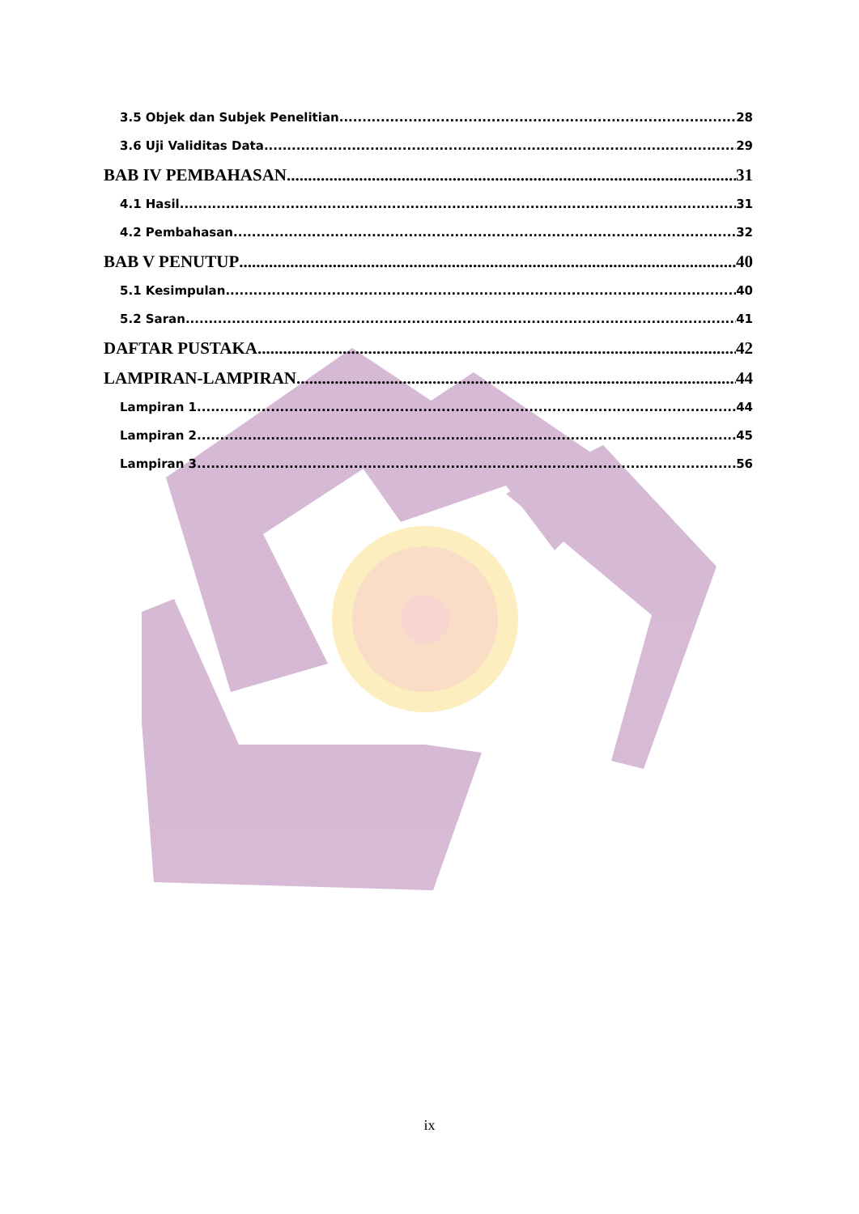3.5 Objek dan Subjek Penelitian 28
3.6 Uji Validitas Data 29
BAB IV PEMBAHASAN 31
4.1 Hasil 31
4.2 Pembahasan 32
BAB V PENUTUP 40
5.1 Kesimpulan 40
5.2 Saran 41
DAFTAR PUSTAKA 42
LAMPIRAN-LAMPIRAN 44
Lampiran 1 44
Lampiran 2 45
Lampiran 3 56
ix